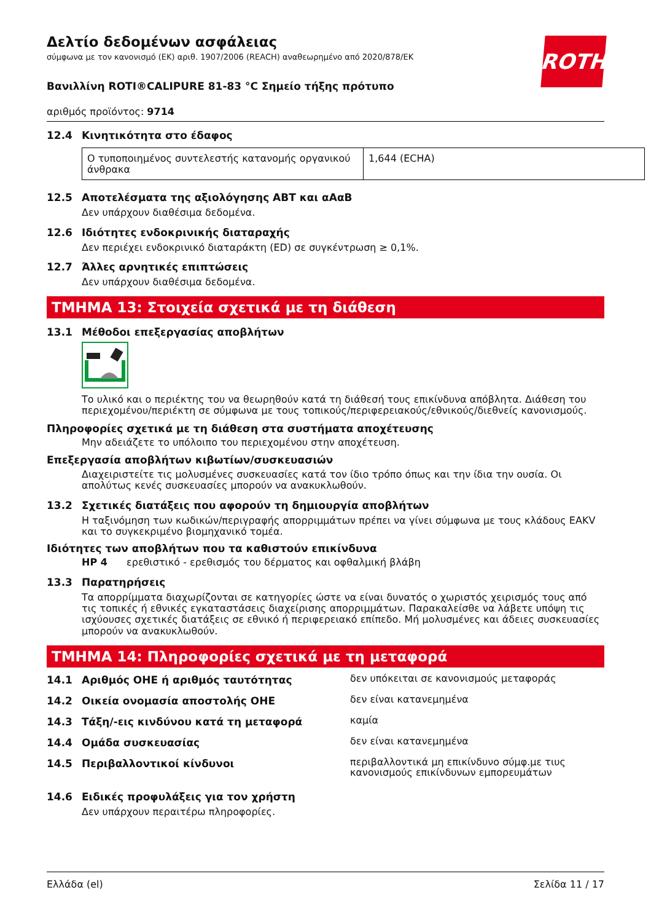ROTH
Δελτίο δεδομένων ασφάλειας
σύμφωνα με τον κανονισμό (ΕΚ) αριθ. 1907/2006 (REACH) αναθεωρημένο από 2020/878/ΕΚ
Βανιλλίνη ROTI®CALIPURE 81-83 °C Σημείο τήξης πρότυπο
αριθμός προϊόντος: 9714
12.4 Κινητικότητα στο έδαφος
| Ο τυποποιημένος συντελεστής κατανομής οργανικού άνθρακα | 1,644 (ECHA) |
12.5 Αποτελέσματα της αξιολόγησης ΑΒΤ και αΑαΒ
Δεν υπάρχουν διαθέσιμα δεδομένα.
12.6 Ιδιότητες ενδοκρινικής διαταραχής
Δεν περιέχει ενδοκρινικό διαταράκτη (ED) σε συγκέντρωση ≥ 0,1%.
12.7 Άλλες αρνητικές επιπτώσεις
Δεν υπάρχουν διαθέσιμα δεδομένα.
ΤΜΗΜΑ 13: Στοιχεία σχετικά με τη διάθεση
13.1 Μέθοδοι επεξεργασίας αποβλήτων
Το υλικό και ο περιέκτης του να θεωρηθούν κατά τη διάθεσή τους επικίνδυνα απόβλητα. Διάθεση του περιεχομένου/περιέκτη σε σύμφωνα με τους τοπικούς/περιφερειακούς/εθνικούς/διεθνείς κανονισμούς.
Πληροφορίες σχετικά με τη διάθεση στα συστήματα αποχέτευσης
Μην αδειάζετε το υπόλοιπο του περιεχομένου στην αποχέτευση.
Επεξεργασία αποβλήτων κιβωτίων/συσκευασιών
Διαχειριστείτε τις μολυσμένες συσκευασίες κατά τον ίδιο τρόπο όπως και την ίδια την ουσία. Οι απολύτως κενές συσκευασίες μπορούν να ανακυκλωθούν.
13.2 Σχετικές διατάξεις που αφορούν τη δημιουργία αποβλήτων
Η ταξινόμηση των κωδικών/περιγραφής απορριμμάτων πρέπει να γίνει σύμφωνα με τους κλάδους EAKV και το συγκεκριμένο βιομηχανικό τομέα.
Ιδιότητες των αποβλήτων που τα καθιστούν επικίνδυνα
HP 4 ερεθιστικό - ερεθισμός του δέρματος και οφθαλμική βλάβη
13.3 Παρατηρήσεις
Τα απορρίμματα διαχωρίζονται σε κατηγορίες ώστε να είναι δυνατός ο χωριστός χειρισμός τους από τις τοπικές ή εθνικές εγκαταστάσεις διαχείρισης απορριμμάτων. Παρακαλείσθε να λάβετε υπόψη τις ισχύουσες σχετικές διατάξεις σε εθνικό ή περιφερειακό επίπεδο. Μή μολυσμένες και άδειες συσκευασίες μπορούν να ανακυκλωθούν.
ΤΜΗΜΑ 14: Πληροφορίες σχετικά με τη μεταφορά
14.1 Αριθμός ΟΗΕ ή αριθμός ταυτότητας
δεν υπόκειται σε κανονισμούς μεταφοράς
14.2 Οικεία ονομασία αποστολής ΟΗΕ
δεν είναι κατανεμημένα
14.3 Τάξη/-εις κινδύνου κατά τη μεταφορά
καμία
14.4 Ομάδα συσκευασίας
δεν είναι κατανεμημένα
14.5 Περιβαλλοντικοί κίνδυνοι
περιβαλλοντικά μη επικίνδυνο σύμφ.με τιυς κανονισμούς επικίνδυνων εμπορευμάτων
14.6 Ειδικές προφυλάξεις για τον χρήστη
Δεν υπάρχουν περαιτέρω πληροφορίες.
Ελλάδα (el) Σελίδα 11 / 17